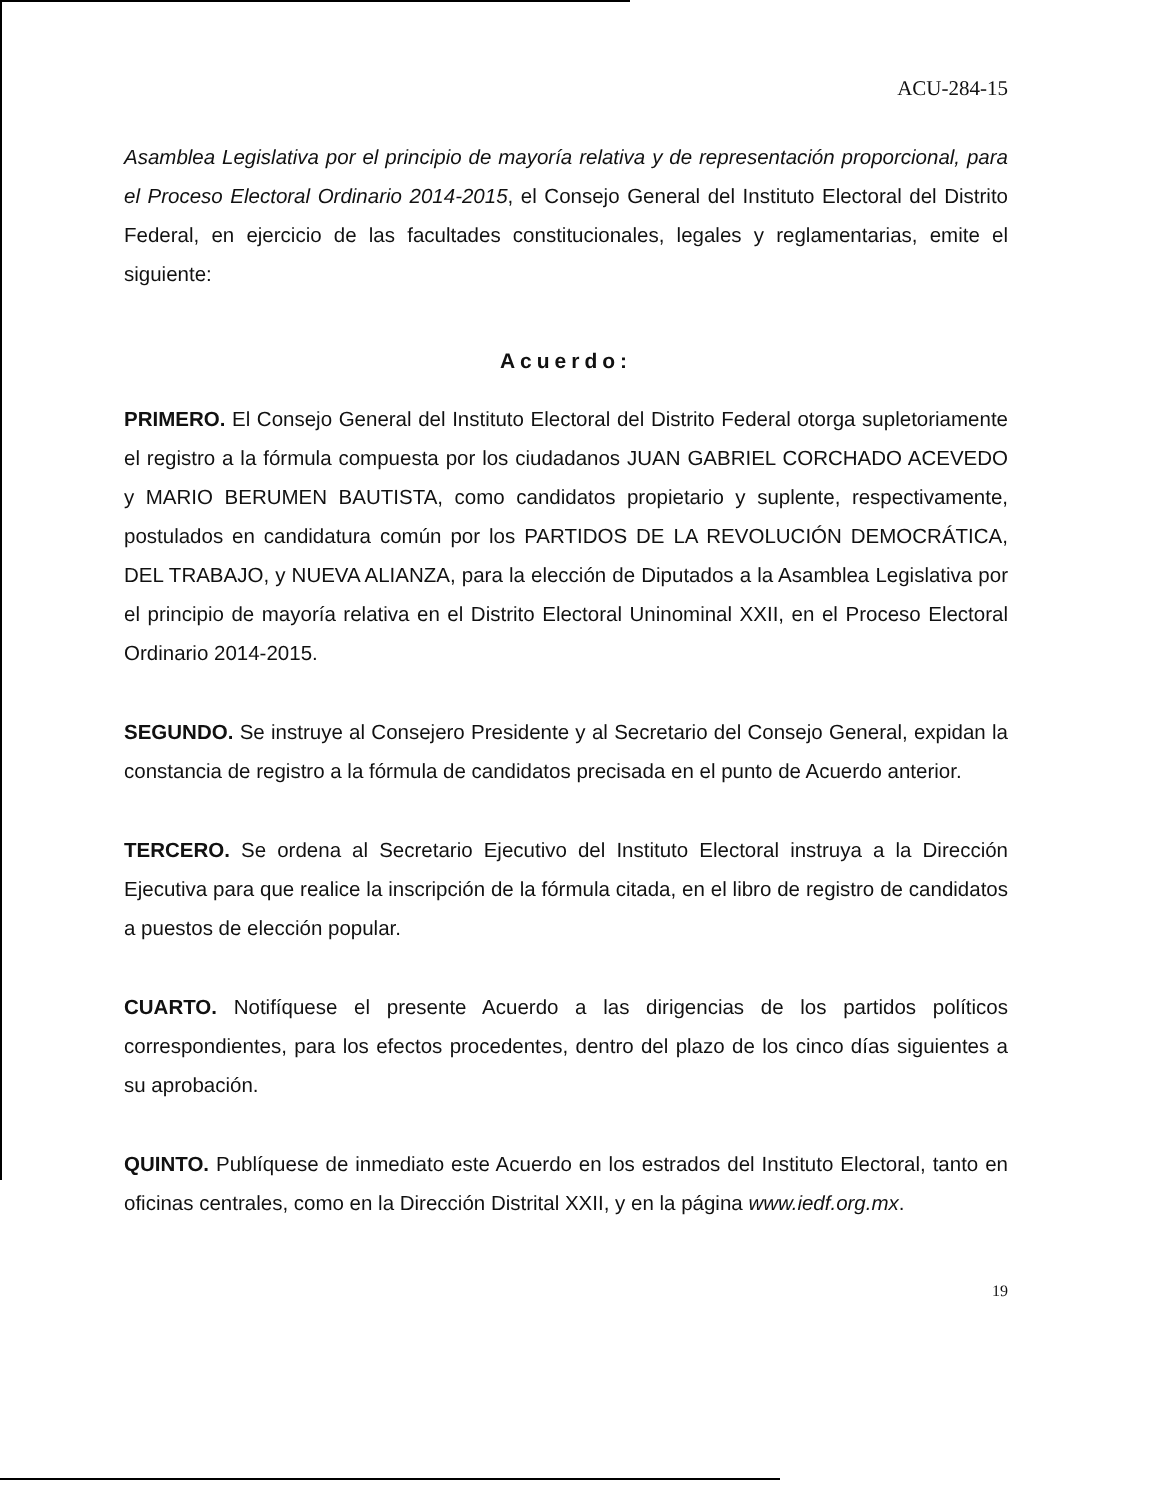ACU-284-15
Asamblea Legislativa por el principio de mayoría relativa y de representación proporcional, para el Proceso Electoral Ordinario 2014-2015, el Consejo General del Instituto Electoral del Distrito Federal, en ejercicio de las facultades constitucionales, legales y reglamentarias, emite el siguiente:
Acuerdo:
PRIMERO. El Consejo General del Instituto Electoral del Distrito Federal otorga supletoriamente el registro a la fórmula compuesta por los ciudadanos JUAN GABRIEL CORCHADO ACEVEDO y MARIO BERUMEN BAUTISTA, como candidatos propietario y suplente, respectivamente, postulados en candidatura común por los PARTIDOS DE LA REVOLUCIÓN DEMOCRÁTICA, DEL TRABAJO, y NUEVA ALIANZA, para la elección de Diputados a la Asamblea Legislativa por el principio de mayoría relativa en el Distrito Electoral Uninominal XXII, en el Proceso Electoral Ordinario 2014-2015.
SEGUNDO. Se instruye al Consejero Presidente y al Secretario del Consejo General, expidan la constancia de registro a la fórmula de candidatos precisada en el punto de Acuerdo anterior.
TERCERO. Se ordena al Secretario Ejecutivo del Instituto Electoral instruya a la Dirección Ejecutiva para que realice la inscripción de la fórmula citada, en el libro de registro de candidatos a puestos de elección popular.
CUARTO. Notifíquese el presente Acuerdo a las dirigencias de los partidos políticos correspondientes, para los efectos procedentes, dentro del plazo de los cinco días siguientes a su aprobación.
QUINTO. Publíquese de inmediato este Acuerdo en los estrados del Instituto Electoral, tanto en oficinas centrales, como en la Dirección Distrital XXII, y en la página www.iedf.org.mx.
19